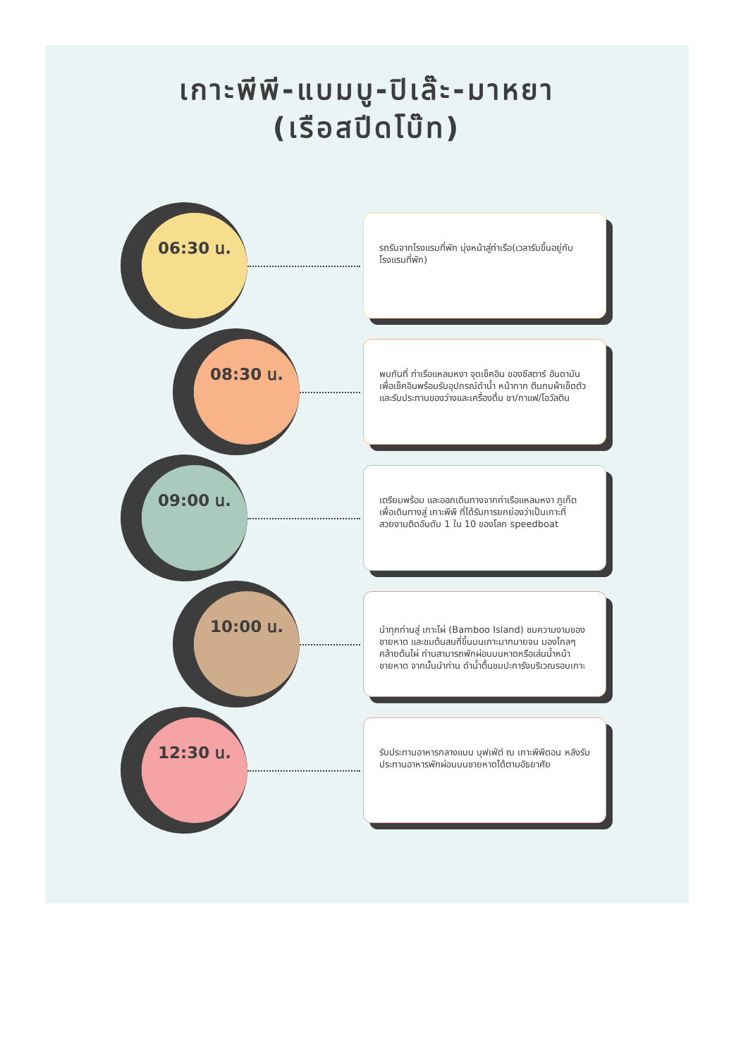เกาะพีพี-แบมบู-ปิเล๊ะ-มาหยา
(เรือสปีดโบ๊ท)
06:30 น.
รถรับจากโรงแรมที่พัก มุ่งหน้าสู่ท่าเรือ(เวลารับขึ้นอยู่กับโรงแรมที่พัก)
08:30 น.
พบกันที่ ท่าเรือแหลมหงา จุดเช็คอิน ของซีสตาร์ อันดามัน เพื่อเช็คอินพร้อมรับอุปกรณ์ดำน้ำ หน้ากาก ตีนกบผ้าเช็ดตัว และรับประทานของว่างและเครื่องดื่ม ชา/กาแฟ/โอวัลติน
09:00 น.
เตรียมพร้อม และออกเดินทางจากท่าเรือแหลมหงา ภูเก็ต เพื่อเดินทางสู่ เกาะพีพี ที่ได้รับการยกย่องว่าเป็นเกาะที่สวยงามติดอันดับ 1 ใน 10 ของโลก speedboat
10:00 น.
นำทุกท่านสู่ เกาะไผ่ (Bamboo Island) ชมความงามของชายหาด และชมต้นสนที่ขึ้นบนเกาะมากมายจน มองไกลๆคล้ายต้นไผ่ ท่านสามารถพักผ่อนบนหาดหรือเล่นน้ำหน้าชายหาด จากนั้นนำท่าน ดำน้ำตื้นชมปะการังบริเวณรอบเกาะ
12:30 น.
รับประทานอาหารกลางแบบ บุฟเฟ่ต์ ณ เกาะพีพีดอน หลังรับประทานอาหารพักผ่อนบนชายหาดได้ตามอัธยาศัย